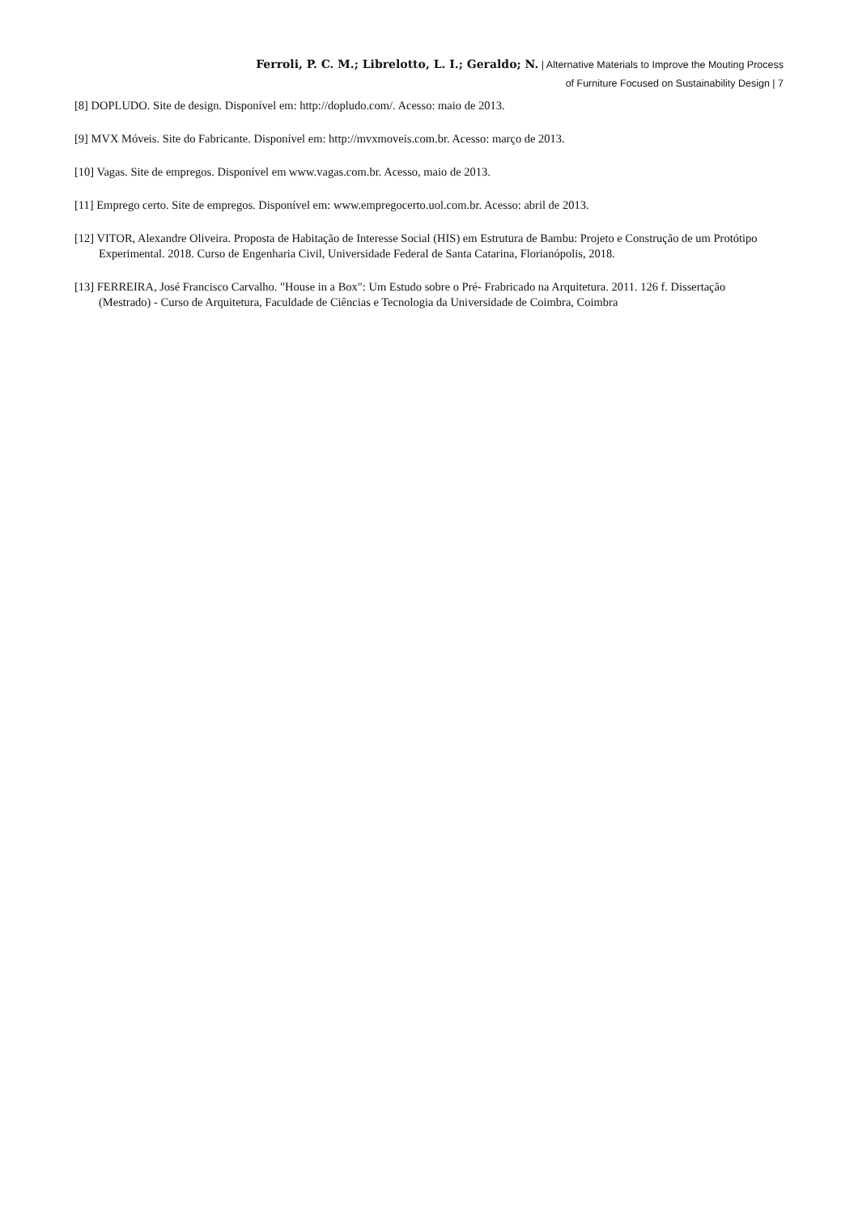Ferroli, P. C. M.; Librelotto, L. I.; Geraldo; N. | Alternative Materials to Improve the Mouting Process
of Furniture Focused on Sustainability Design | 7
[8] DOPLUDO. Site de design. Disponível em: http://dopludo.com/. Acesso: maio de 2013.
[9] MVX Móveis. Site do Fabricante. Disponível em: http://mvxmoveis.com.br. Acesso: março de 2013.
[10] Vagas. Site de empregos. Disponível em www.vagas.com.br. Acesso, maio de 2013.
[11] Emprego certo. Site de empregos. Disponível em: www.empregocerto.uol.com.br. Acesso: abril de 2013.
[12] VITOR, Alexandre Oliveira. Proposta de Habitação de Interesse Social (HIS) em Estrutura de Bambu: Projeto e Construção de um Protótipo Experimental. 2018. Curso de Engenharia Civil, Universidade Federal de Santa Catarina, Florianópolis, 2018.
[13] FERREIRA, José Francisco Carvalho. "House in a Box": Um Estudo sobre o Pré- Frabricado na Arquitetura. 2011. 126 f. Dissertação (Mestrado) - Curso de Arquitetura, Faculdade de Ciências e Tecnologia da Universidade de Coimbra, Coimbra